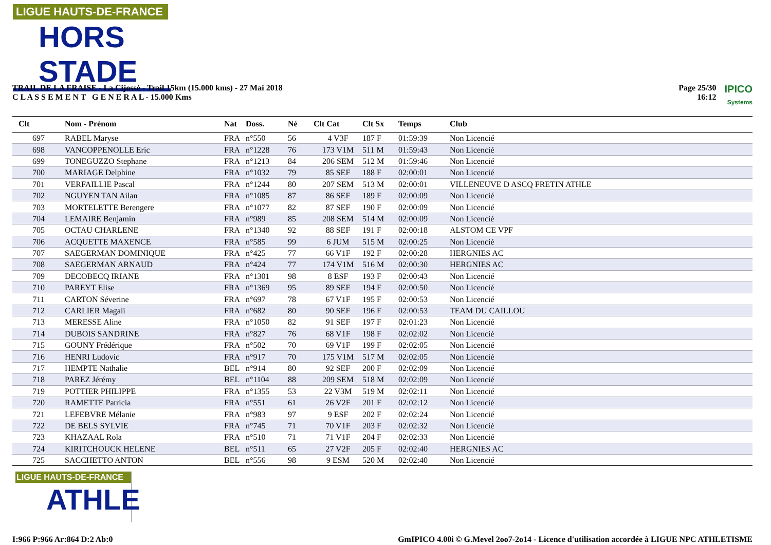LIGUE HAUTS-DE-FRANCE
HORS STADE
TRAIL DE LA FRAISE - La Cijossé - Trail 15km (15.000 kms) - 27 Mai 2018
C L A S S E M E N T G E N E R A L - 15.000 Kms
Page 25/30
16:12
IPICO
Systems
| Clt | Nom - Prénom | Nat | Doss. | Né | Clt Cat | Clt Sx | Temps | Club |
| --- | --- | --- | --- | --- | --- | --- | --- | --- |
| 697 | RABEL Maryse | FRA | n°550 | 56 | 4 V3F | 187 F | 01:59:39 | Non Licencié |
| 698 | VANCOPPENOLLE Eric | FRA | n°1228 | 76 | 173 V1M | 511 M | 01:59:43 | Non Licencié |
| 699 | TONEGUZZO Stephane | FRA | n°1213 | 84 | 206 SEM | 512 M | 01:59:46 | Non Licencié |
| 700 | MARIAGE Delphine | FRA | n°1032 | 79 | 85 SEF | 188 F | 02:00:01 | Non Licencié |
| 701 | VERFAILLIE Pascal | FRA | n°1244 | 80 | 207 SEM | 513 M | 02:00:01 | VILLENEUVE D ASCQ FRETIN ATHLE |
| 702 | NGUYEN TAN Ailan | FRA | n°1085 | 87 | 86 SEF | 189 F | 02:00:09 | Non Licencié |
| 703 | MORTELETTE Berengere | FRA | n°1077 | 82 | 87 SEF | 190 F | 02:00:09 | Non Licencié |
| 704 | LEMAIRE Benjamin | FRA | n°989 | 85 | 208 SEM | 514 M | 02:00:09 | Non Licencié |
| 705 | OCTAU CHARLENE | FRA | n°1340 | 92 | 88 SEF | 191 F | 02:00:18 | ALSTOM CE VPF |
| 706 | ACQUETTE MAXENCE | FRA | n°585 | 99 | 6 JUM | 515 M | 02:00:25 | Non Licencié |
| 707 | SAEGERMAN DOMINIQUE | FRA | n°425 | 77 | 66 V1F | 192 F | 02:00:28 | HERGNIES AC |
| 708 | SAEGERMAN ARNAUD | FRA | n°424 | 77 | 174 V1M | 516 M | 02:00:30 | HERGNIES AC |
| 709 | DECOBECQ IRIANE | FRA | n°1301 | 98 | 8 ESF | 193 F | 02:00:43 | Non Licencié |
| 710 | PAREYT Elise | FRA | n°1369 | 95 | 89 SEF | 194 F | 02:00:50 | Non Licencié |
| 711 | CARTON Séverine | FRA | n°697 | 78 | 67 V1F | 195 F | 02:00:53 | Non Licencié |
| 712 | CARLIER Magali | FRA | n°682 | 80 | 90 SEF | 196 F | 02:00:53 | TEAM DU CAILLOU |
| 713 | MERESSE Aline | FRA | n°1050 | 82 | 91 SEF | 197 F | 02:01:23 | Non Licencié |
| 714 | DUBOIS SANDRINE | FRA | n°827 | 76 | 68 V1F | 198 F | 02:02:02 | Non Licencié |
| 715 | GOUNY Frédérique | FRA | n°502 | 70 | 69 V1F | 199 F | 02:02:05 | Non Licencié |
| 716 | HENRI Ludovic | FRA | n°917 | 70 | 175 V1M | 517 M | 02:02:05 | Non Licencié |
| 717 | HEMPTE Nathalie | BEL | n°914 | 80 | 92 SEF | 200 F | 02:02:09 | Non Licencié |
| 718 | PAREZ Jérémy | BEL | n°1104 | 88 | 209 SEM | 518 M | 02:02:09 | Non Licencié |
| 719 | POTTIER PHILIPPE | FRA | n°1355 | 53 | 22 V3M | 519 M | 02:02:11 | Non Licencié |
| 720 | RAMETTE Patricia | FRA | n°551 | 61 | 26 V2F | 201 F | 02:02:12 | Non Licencié |
| 721 | LEFEBVRE Mélanie | FRA | n°983 | 97 | 9 ESF | 202 F | 02:02:24 | Non Licencié |
| 722 | DE BELS SYLVIE | FRA | n°745 | 71 | 70 V1F | 203 F | 02:02:32 | Non Licencié |
| 723 | KHAZAAL Rola | FRA | n°510 | 71 | 71 V1F | 204 F | 02:02:33 | Non Licencié |
| 724 | KIRITCHOUCK HELENE | BEL | n°511 | 65 | 27 V2F | 205 F | 02:02:40 | HERGNIES AC |
| 725 | SACCHETTO ANTON | BEL | n°556 | 98 | 9 ESM | 520 M | 02:02:40 | Non Licencié |
LIGUE HAUTS-DE-FRANCE
ATHLE
I:966 P:966 Ar:864 D:2 Ab:0 GmIPICO 4.00i © G.Mevel 2oo7-2o14 - Licence d'utilisation accordée à LIGUE NPC ATHLETISME